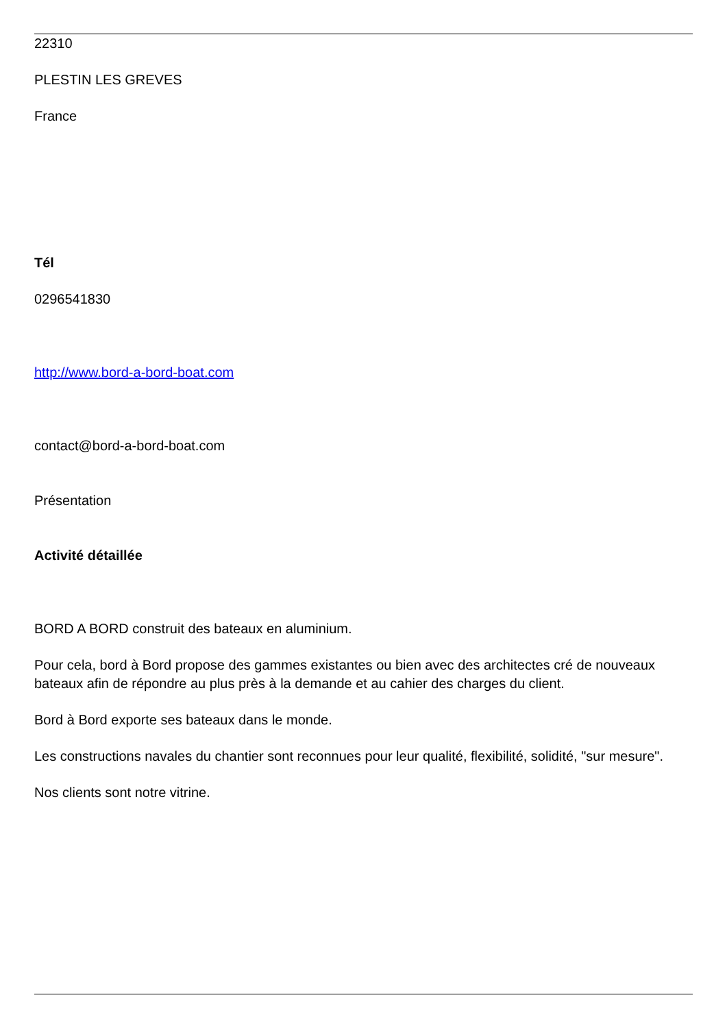22310
PLESTIN LES GREVES
France
Tél
0296541830
http://www.bord-a-bord-boat.com
contact@bord-a-bord-boat.com
Présentation
Activité détaillée
BORD A BORD construit des bateaux en aluminium.
Pour cela, bord à Bord propose des gammes existantes ou bien avec des architectes cré de nouveaux bateaux afin de répondre au plus près à la demande et au cahier des charges du client.
Bord à Bord exporte ses bateaux dans le monde.
Les constructions navales du chantier sont reconnues pour leur qualité, flexibilité, solidité, "sur mesure".
Nos clients sont notre vitrine.